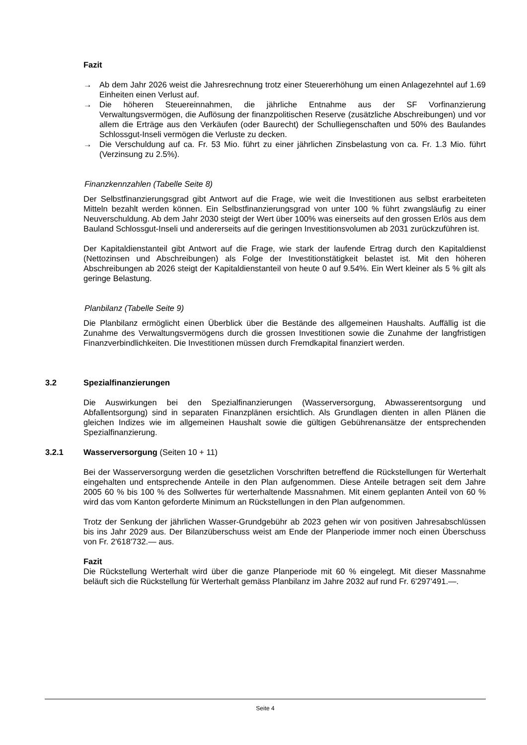Fazit
→ Ab dem Jahr 2026 weist die Jahresrechnung trotz einer Steuererhöhung um einen Anlagezehntel auf 1.69 Einheiten einen Verlust auf.
→ Die höheren Steuereinnahmen, die jährliche Entnahme aus der SF Vorfinanzierung Verwaltungsvermögen, die Auflösung der finanzpolitischen Reserve (zusätzliche Abschreibungen) und vor allem die Erträge aus den Verkäufen (oder Baurecht) der Schulliegenschaften und 50% des Baulandes Schlossgut-Inseli vermögen die Verluste zu decken.
→ Die Verschuldung auf ca. Fr. 53 Mio. führt zu einer jährlichen Zinsbelastung von ca. Fr. 1.3 Mio. führt (Verzinsung zu 2.5%).
Finanzkennzahlen (Tabelle Seite 8)
Der Selbstfinanzierungsgrad gibt Antwort auf die Frage, wie weit die Investitionen aus selbst erarbeiteten Mitteln bezahlt werden können. Ein Selbstfinanzierungsgrad von unter 100 % führt zwangsläufig zu einer Neuverschuldung. Ab dem Jahr 2030 steigt der Wert über 100% was einerseits auf den grossen Erlös aus dem Bauland Schlossgut-Inseli und andererseits auf die geringen Investitionsvolumen ab 2031 zurückzuführen ist.
Der Kapitaldienstanteil gibt Antwort auf die Frage, wie stark der laufende Ertrag durch den Kapitaldienst (Nettozinsen und Abschreibungen) als Folge der Investitionstätigkeit belastet ist. Mit den höheren Abschreibungen ab 2026 steigt der Kapitaldienstanteil von heute 0 auf 9.54%. Ein Wert kleiner als 5 % gilt als geringe Belastung.
Planbilanz (Tabelle Seite 9)
Die Planbilanz ermöglicht einen Überblick über die Bestände des allgemeinen Haushalts. Auffällig ist die Zunahme des Verwaltungsvermögens durch die grossen Investitionen sowie die Zunahme der langfristigen Finanzverbindlichkeiten. Die Investitionen müssen durch Fremdkapital finanziert werden.
3.2 Spezialfinanzierungen
Die Auswirkungen bei den Spezialfinanzierungen (Wasserversorgung, Abwasserentsorgung und Abfallentsorgung) sind in separaten Finanzplänen ersichtlich. Als Grundlagen dienten in allen Plänen die gleichen Indizes wie im allgemeinen Haushalt sowie die gültigen Gebührenansätze der entsprechenden Spezialfinanzierung.
3.2.1 Wasserversorgung (Seiten 10 + 11)
Bei der Wasserversorgung werden die gesetzlichen Vorschriften betreffend die Rückstellungen für Werterhalt eingehalten und entsprechende Anteile in den Plan aufgenommen. Diese Anteile betragen seit dem Jahre 2005 60 % bis 100 % des Sollwertes für werterhaltende Massnahmen. Mit einem geplanten Anteil von 60 % wird das vom Kanton geforderte Minimum an Rückstellungen in den Plan aufgenommen.
Trotz der Senkung der jährlichen Wasser-Grundgebühr ab 2023 gehen wir von positiven Jahresabschlüssen bis ins Jahr 2029 aus. Der Bilanzüberschuss weist am Ende der Planperiode immer noch einen Überschuss von Fr. 2'618'732.— aus.
Fazit
Die Rückstellung Werterhalt wird über die ganze Planperiode mit 60 % eingelegt. Mit dieser Massnahme beläuft sich die Rückstellung für Werterhalt gemäss Planbilanz im Jahre 2032 auf rund Fr. 6'297'491.—.
Seite 4